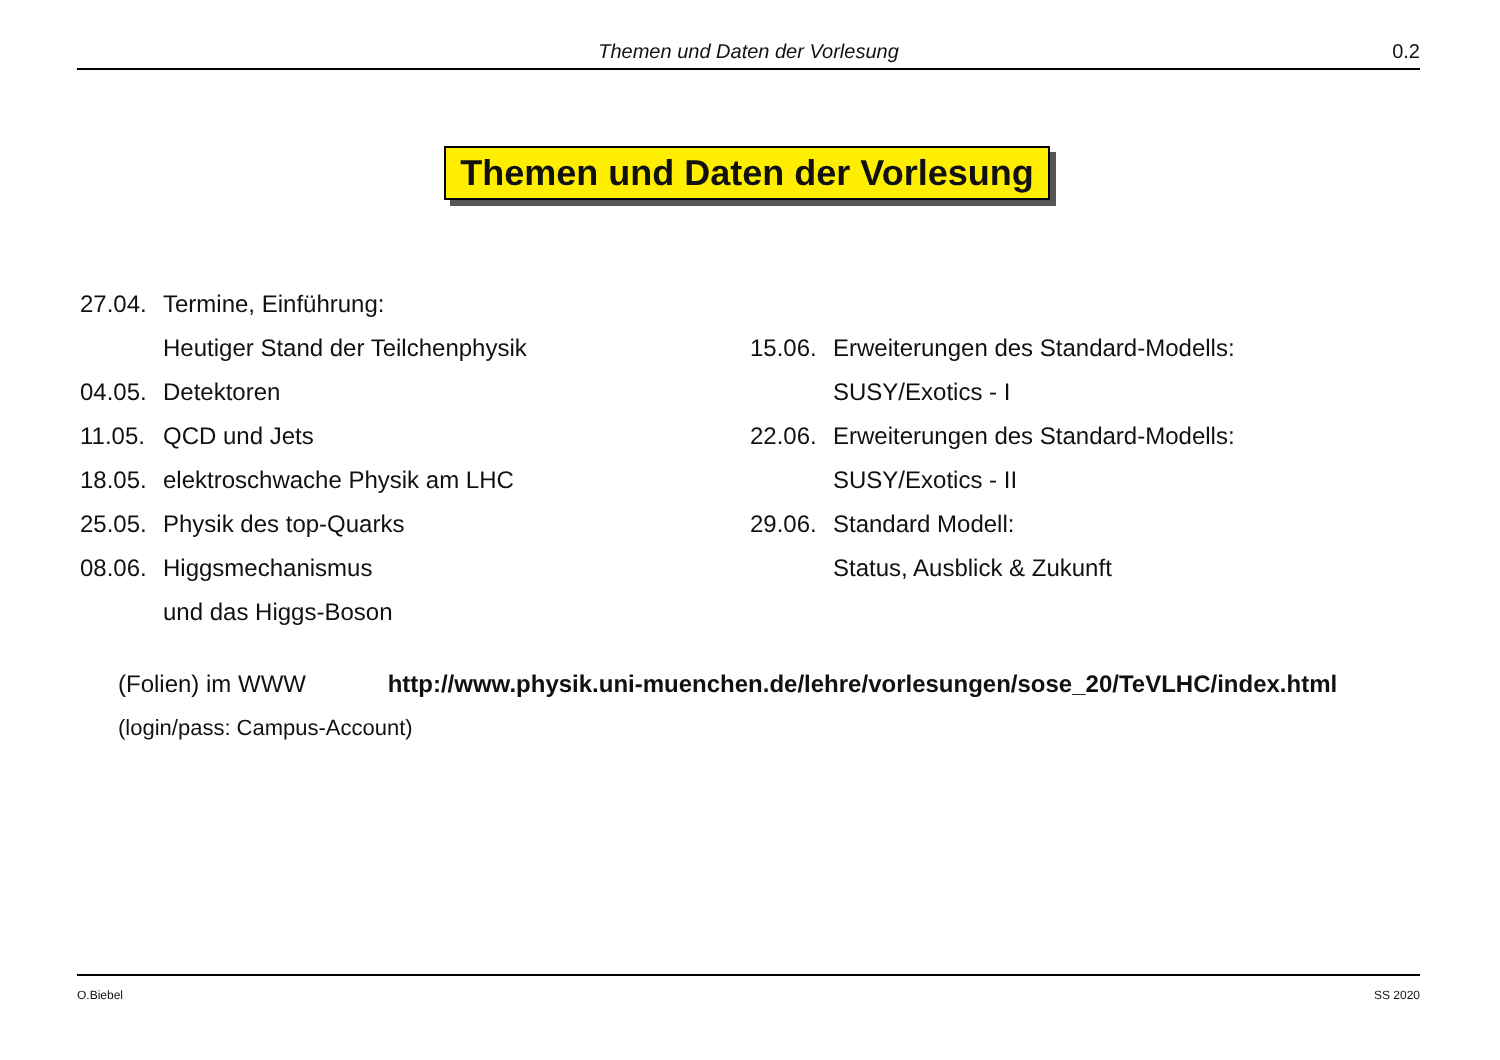Themen und Daten der Vorlesung
0.2
Themen und Daten der Vorlesung
27.04. Termine, Einführung:
Heutiger Stand der Teilchenphysik
04.05. Detektoren
11.05. QCD und Jets
18.05. elektroschwache Physik am LHC
25.05. Physik des top-Quarks
08.06. Higgsmechanismus
und das Higgs-Boson
15.06. Erweiterungen des Standard-Modells:
SUSY/Exotics - I
22.06. Erweiterungen des Standard-Modells:
SUSY/Exotics - II
29.06. Standard Modell:
Status, Ausblick & Zukunft
(Folien) im WWW http://www.physik.uni-muenchen.de/lehre/vorlesungen/sose_20/TeVLHC/index.html
(login/pass: Campus-Account)
O.Biebel SS 2020